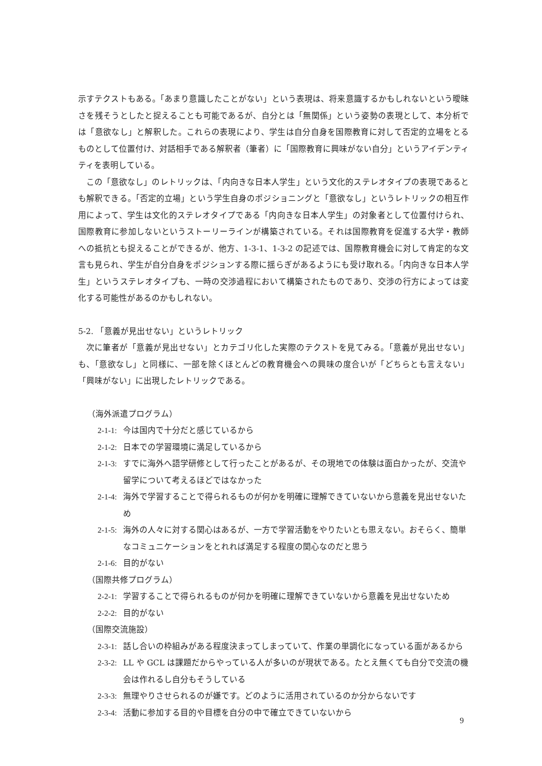示すテクストもある。「あまり意識したことがない」という表現は、将来意識するかもしれないという曖昧さを残そうとしたと捉えることも可能であるが、自分とは「無関係」という姿勢の表現として、本分析では「意欲なし」と解釈した。これらの表現により、学生は自分自身を国際教育に対して否定的立場をとるものとして位置付け、対話相手である解釈者（筆者）に「国際教育に興味がない自分」というアイデンティティを表明している。
この「意欲なし」のレトリックは、「内向きな日本人学生」という文化的ステレオタイプの表現であるとも解釈できる。「否定的立場」という学生自身のポジショニングと「意欲なし」というレトリックの相互作用によって、学生は文化的ステレオタイプである「内向きな日本人学生」の対象者として位置付けられ、国際教育に参加しないというストーリーラインが構築されている。それは国際教育を促進する大学・教師への抵抗とも捉えることができるが、他方、1-3-1、1-3-2 の記述では、国際教育機会に対して肯定的な文言も見られ、学生が自分自身をポジションする際に揺らぎがあるようにも受け取れる。「内向きな日本人学生」というステレオタイプも、一時の交渉過程において構築されたものであり、交渉の行方によっては変化する可能性があるのかもしれない。
5-2. 「意義が見出せない」というレトリック
次に筆者が「意義が見出せない」とカテゴリ化した実際のテクストを見てみる。「意義が見出せない」も、「意欲なし」と同様に、一部を除くほとんどの教育機会への興味の度合いが「どちらとも言えない」「興味がない」に出現したレトリックである。
（海外派遣プログラム）
2-1-1: 今は国内で十分だと感じているから
2-1-2: 日本での学習環境に満足しているから
2-1-3: すでに海外へ語学研修として行ったことがあるが、その現地での体験は面白かったが、交流や留学について考えるほどではなかった
2-1-4: 海外で学習することで得られるものが何かを明確に理解できていないから意義を見出せないため
2-1-5: 海外の人々に対する関心はあるが、一方で学習活動をやりたいとも思えない。おそらく、簡単なコミュニケーションをとれれば満足する程度の関心なのだと思う
2-1-6: 目的がない
（国際共修プログラム）
2-2-1: 学習することで得られるものが何かを明確に理解できていないから意義を見出せないため
2-2-2: 目的がない
（国際交流施設）
2-3-1: 話し合いの枠組みがある程度決まってしまっていて、作業の単調化になっている面があるから
2-3-2: LL や GCL は課題だからやっている人が多いのが現状である。たとえ無くても自分で交流の機会は作れるし自分もそうしている
2-3-3: 無理やりさせられるのが嫌です。どのように活用されているのか分からないです
2-3-4: 活動に参加する目的や目標を自分の中で確立できていないから
9